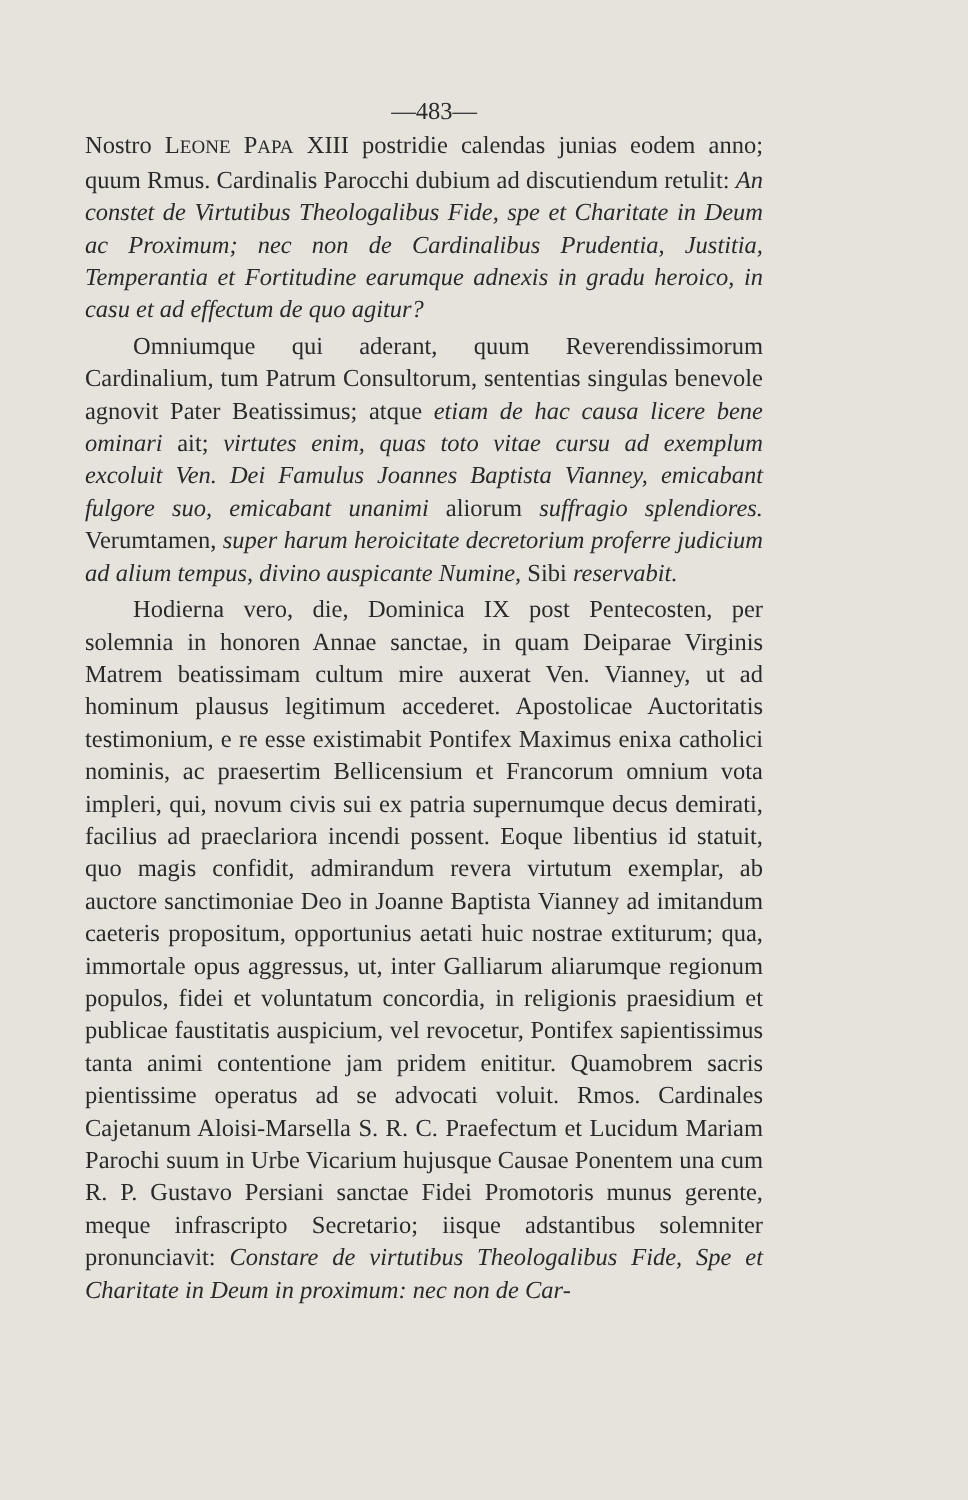—483—
Nostro LEONE PAPA XIII postridie calendas junias eodem anno; quum Rmus. Cardinalis Parocchi dubium ad discutiendum retulit: An constet de Virtutibus Theologalibus Fide, spe et Charitate in Deum ac Proximum; nec non de Cardinalibus Prudentia, Justitia, Temperantia et Fortitudine earumque adnexis in gradu heroico, in casu et ad effectum de quo agitur?
Omniumque qui aderant, quum Reverendissimorum Cardinalium, tum Patrum Consultorum, sententias singulas benevole agnovit Pater Beatissimus; atque etiam de hac causa licere bene ominari ait; virtutes enim, quas toto vitae cursu ad exemplum excoluit Ven. Dei Famulus Joannes Baptista Vianney, emicabant fulgore suo, emicabant unanimi aliorum suffragio splendiores. Verumtamen, super harum heroicitate decretorium proferre judicium ad alium tempus, divino auspicante Numine, Sibi reservabit.
Hodierna vero, die, Dominica IX post Pentecosten, per solemnia in honoren Annae sanctae, in quam Deiparae Virginis Matrem beatissimam cultum mire auxerat Ven. Vianney, ut ad hominum plausus legitimum accederet. Apostolicae Auctoritatis testimonium, e re esse existimabit Pontifex Maximus enixa catholici nominis, ac praesertim Bellicensium et Francorum omnium vota impleri, qui, novum civis sui ex patria supernumque decus demirati, facilius ad praeclariora incendi possent. Eoque libentius id statuit, quo magis confidit, admirandum revera virtutum exemplar, ab auctore sanctimoniae Deo in Joanne Baptista Vianney ad imitandum caeteris propositum, opportunius aetati huic nostrae extiturum; qua, immortale opus aggressus, ut, inter Galliarum aliarumque regionum populos, fidei et voluntatum concordia, in religionis praesidium et publicae faustitatis auspicium, vel revocetur, Pontifex sapientissimus tanta animi contentione jam pridem enititur. Quamobrem sacris pientissime operatus ad se advocati voluit. Rmos. Cardinales Cajetanum Aloisi-Marsella S. R. C. Praefectum et Lucidum Mariam Parochi suum in Urbe Vicarium hujusque Causae Ponentem una cum R. P. Gustavo Persiani sanctae Fidei Promotoris munus gerente, meque infrascripto Secretario; iisque adstantibus solemniter pronunciavit: Constare de virtutibus Theologalibus Fide, Spe et Charitate in Deum in proximum: nec non de Car-